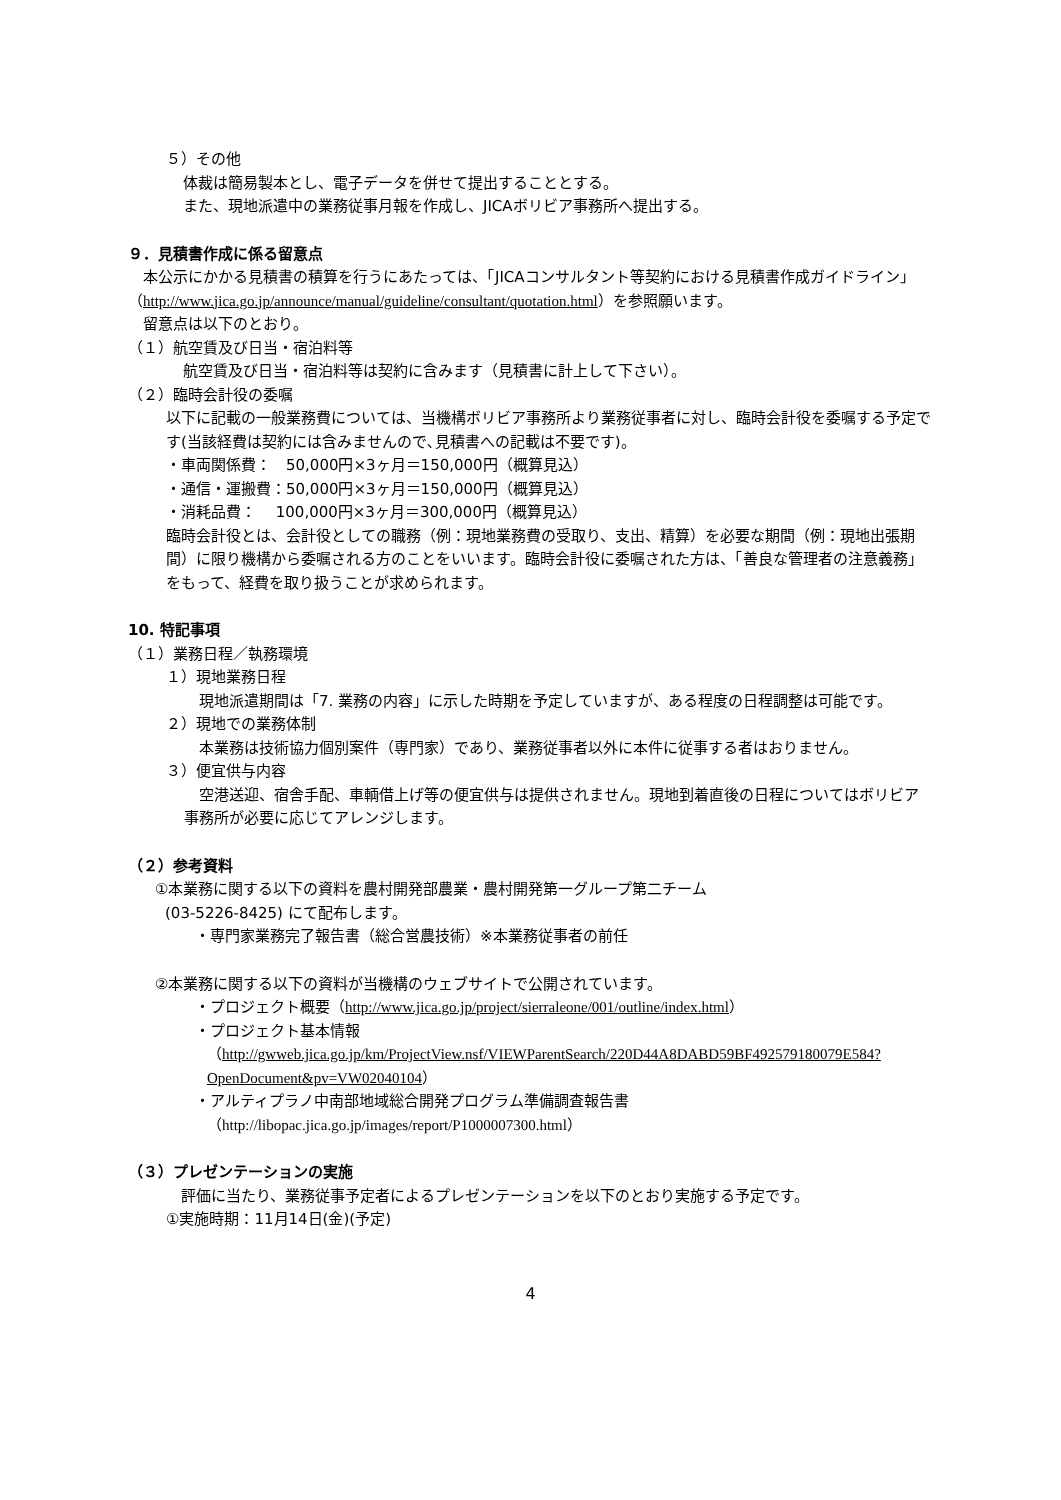５）その他
体裁は簡易製本とし、電子データを併せて提出することとする。
また、現地派遣中の業務従事月報を作成し、JICAボリビア事務所へ提出する。
９．見積書作成に係る留意点
　本公示にかかる見積書の積算を行うにあたっては、「JICAコンサルタント等契約における見積書作成ガイドライン」（http://www.jica.go.jp/announce/manual/guideline/consultant/quotation.html）を参照願います。
　留意点は以下のとおり。
（１）航空賃及び日当・宿泊料等
航空賃及び日当・宿泊料等は契約に含みます（見積書に計上して下さい）。
（２）臨時会計役の委嘱
以下に記載の一般業務費については、当機構ボリビア事務所より業務従事者に対し、臨時会計役を委嘱する予定です(当該経費は契約には含みませんので､見積書への記載は不要です)。
・車両関係費：　50,000円×3ヶ月＝150,000円（概算見込）
・通信・運搬費：50,000円×3ヶ月＝150,000円（概算見込）
・消耗品費：　 100,000円×3ヶ月＝300,000円（概算見込）
臨時会計役とは、会計役としての職務（例：現地業務費の受取り、支出、精算）を必要な期間（例：現地出張期間）に限り機構から委嘱される方のことをいいます。臨時会計役に委嘱された方は、「善良な管理者の注意義務」をもって、経費を取り扱うことが求められます。
10. 特記事項
（１）業務日程／執務環境
１）現地業務日程
　現地派遣期間は「7. 業務の内容」に示した時期を予定していますが、ある程度の日程調整は可能です。
２）現地での業務体制
　本業務は技術協力個別案件（専門家）であり、業務従事者以外に本件に従事する者はおりません。
３）便宜供与内容
　空港送迎、宿舎手配、車輌借上げ等の便宜供与は提供されません。現地到着直後の日程についてはボリビア事務所が必要に応じてアレンジします。
（２）参考資料
①本業務に関する以下の資料を農村開発部農業・農村開発第一グループ第二チーム
(03-5226-8425) にて配布します。
・専門家業務完了報告書（総合営農技術）※本業務従事者の前任
②本業務に関する以下の資料が当機構のウェブサイトで公開されています。
・プロジェクト概要（http://www.jica.go.jp/project/sierraleone/001/outline/index.html）
・プロジェクト基本情報
（http://gwweb.jica.go.jp/km/ProjectView.nsf/VIEWParentSearch/220D44A8DABD59BF492579180079E584?OpenDocument&pv=VW02040104）
・アルティプラノ中南部地域総合開発プログラム準備調査報告書
（http://libopac.jica.go.jp/images/report/P1000007300.html）
（３）プレゼンテーションの実施
　評価に当たり、業務従事予定者によるプレゼンテーションを以下のとおり実施する予定です。
①実施時期：11月14日(金)(予定)
4